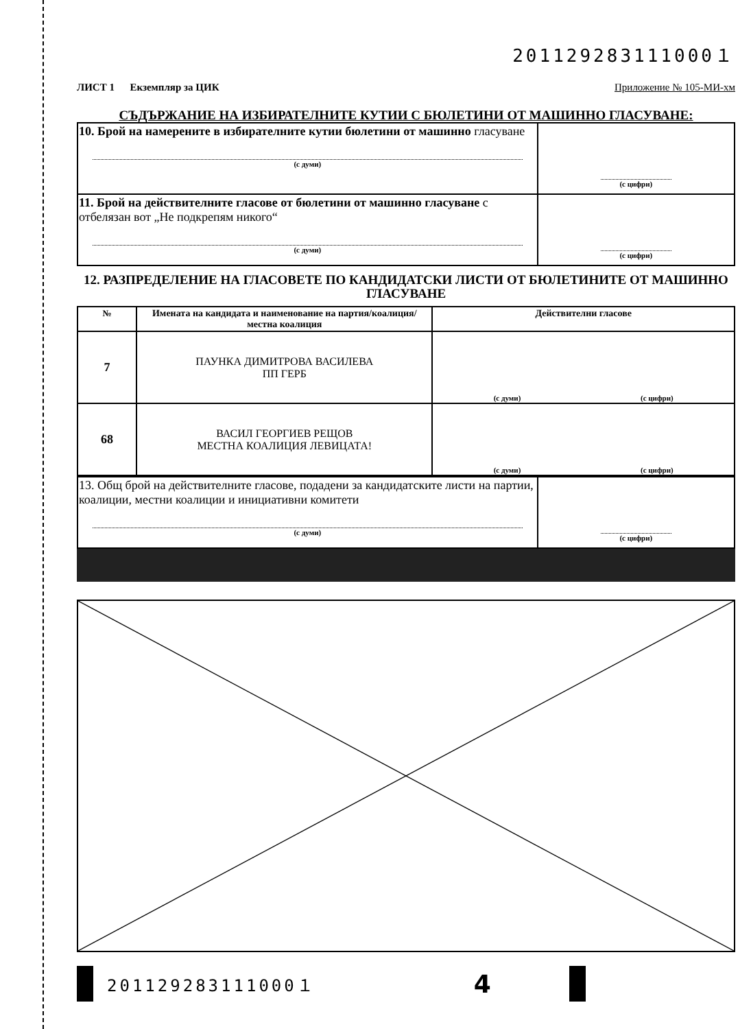201129283111000１
ЛИСТ 1 Екземпляр за ЦИК Приложение № 105-МИ-хм
СЪДЪРЖАНИЕ НА ИЗБИРАТЕЛНИТЕ КУТИИ С БЮЛЕТИНИ ОТ МАШИННО ГЛАСУВАНЕ:
| 10. Брой на намерените в избирателните кутии бюлетини от машинно гласуване (с думи) | (с цифри) |
| 11. Брой на действителните гласове от бюлетини от машинно гласуване с отбелязан вот „Не подкрепям никого“ (с думи) | (с цифри) |
12. РАЗПРЕДЕЛЕНИЕ НА ГЛАСОВЕТЕ ПО КАНДИДАТСКИ ЛИСТИ ОТ БЮЛЕТИНИТЕ ОТ МАШИННО ГЛАСУВАНЕ
| № | Имената на кандидата и наименование на партия/коалиция/местна коалиция | Действителни гласове |
| --- | --- | --- |
| 7 | ПАУНКА ДИМИТРОВА ВАСИЛЕВА ПП ГЕРБ | (с думи) (с цифри) |
| 68 | ВАСИЛ ГЕОРГИЕВ РЕЩОВ МЕСТНА КОАЛИЦИЯ ЛЕВИЦАТА! | (с думи) (с цифри) |
| 13. Общ брой на действителните гласове, подадени за кандидатските листи на партии, коалиции, местни коалиции и инициативни комитети (с думи) | (с цифри) |
201129283111000１ 4